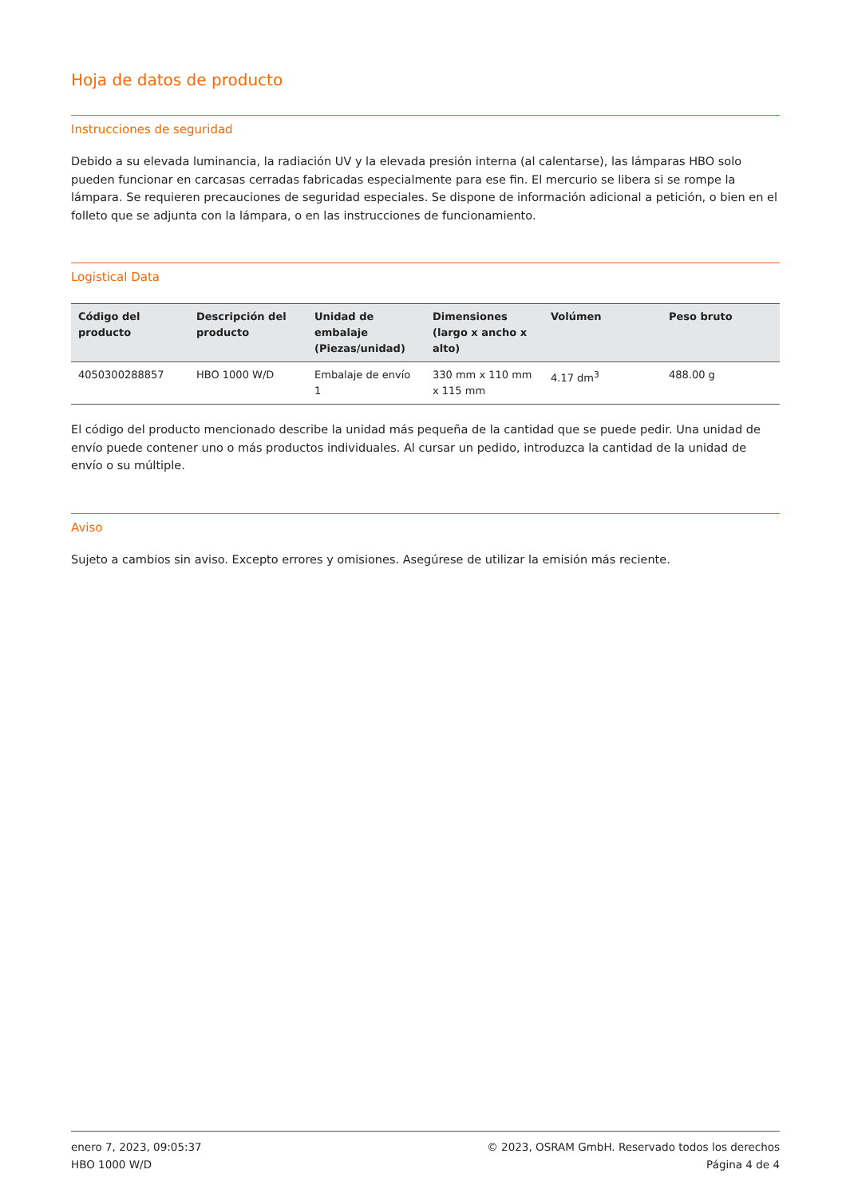Hoja de datos de producto
Instrucciones de seguridad
Debido a su elevada luminancia, la radiación UV y la elevada presión interna (al calentarse), las lámparas HBO solo pueden funcionar en carcasas cerradas fabricadas especialmente para ese fin. El mercurio se libera si se rompe la lámpara. Se requieren precauciones de seguridad especiales. Se dispone de información adicional a petición, o bien en el folleto que se adjunta con la lámpara, o en las instrucciones de funcionamiento.
Logistical Data
| Código del producto | Descripción del producto | Unidad de embalaje (Piezas/unidad) | Dimensiones (largo x ancho x alto) | Volúmen | Peso bruto |
| --- | --- | --- | --- | --- | --- |
| 4050300288857 | HBO 1000 W/D | Embalaje de envío 1 | 330 mm x 110 mm x 115 mm | 4.17 dm<sup>3</sup> | 488.00 g |
El código del producto mencionado describe la unidad más pequeña de la cantidad que se puede pedir. Una unidad de envío puede contener uno o más productos individuales. Al cursar un pedido, introduzca la cantidad de la unidad de envío o su múltiple.
Aviso
Sujeto a cambios sin aviso. Excepto errores y omisiones. Asegúrese de utilizar la emisión más reciente.
enero 7, 2023, 09:05:37
HBO 1000 W/D
© 2023, OSRAM GmbH. Reservado todos los derechos
Página 4 de 4